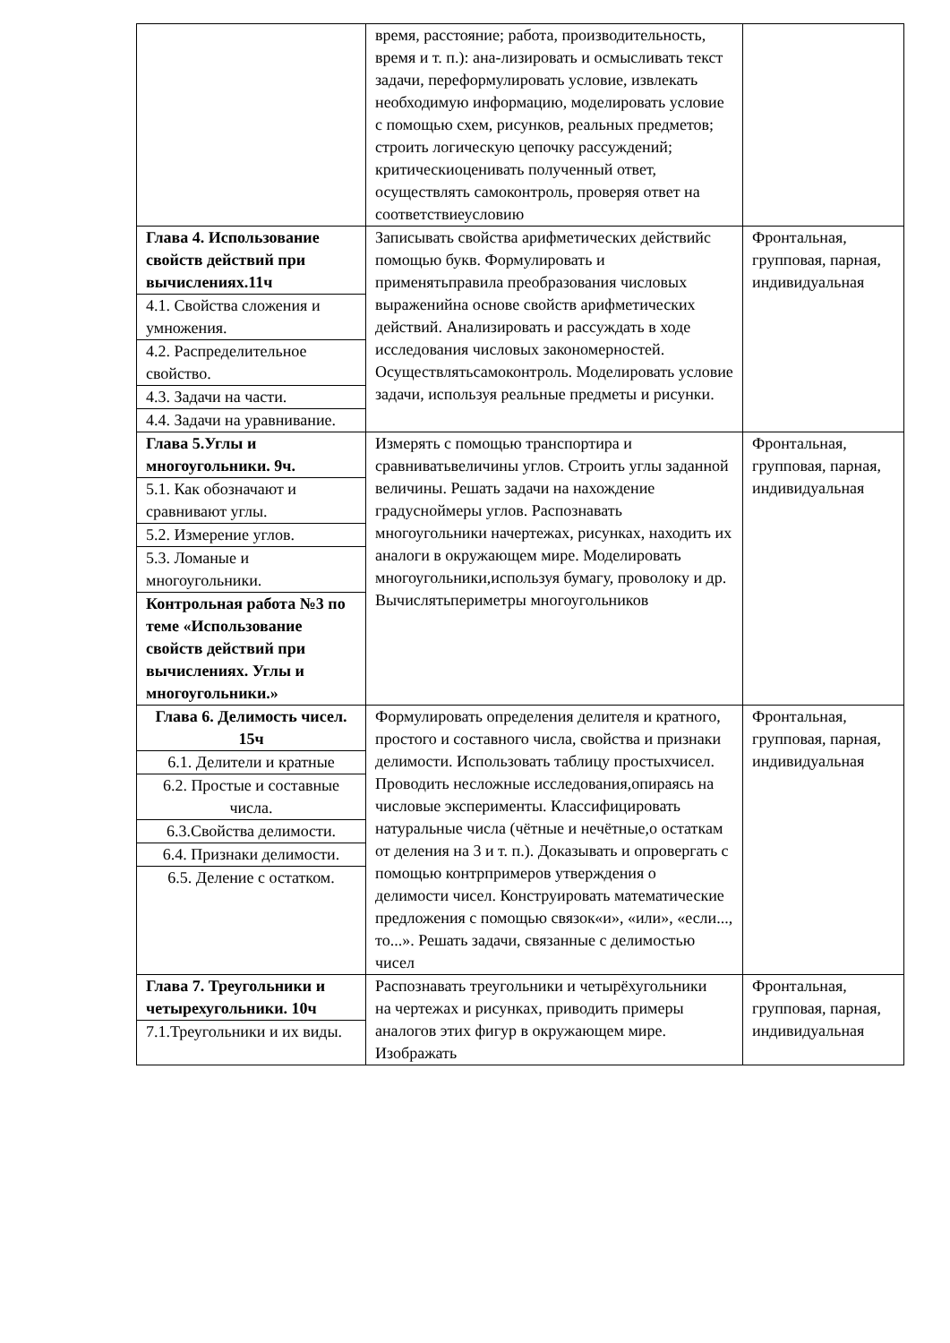| | время, расстояние; работа, производительность, время и т. п.): ана-лизировать и осмысливать текст задачи, переформулировать условие, извлекать необходимую информацию, моделировать условие с помощью схем, рисунков, реальных предметов; строить логическую цепочку рассуждений; критическиоценивать полученный ответ, осуществлять самоконтроль, проверяя ответ на соответствиеусловию | |
| Глава 4. Использование свойств действий при вычислениях.11ч 4.1. Свойства сложения и умножения. 4.2. Распределительное свойство. 4.3. Задачи на части. 4.4. Задачи на уравнивание. | Записывать свойства арифметических действийс помощью букв. Формулировать и применятьправила преобразования числовых выраженийна основе свойств арифметических действий. Анализировать и рассуждать в ходе исследования числовых закономерностей. Осуществлятьсамоконтроль. Моделировать условие задачи, используя реальные предметы и рисунки. | Фронтальная, групповая, парная, индивидуальная |
| Глава 5.Углы и многоугольники. 9ч. 5.1. Как обозначают и сравнивают углы. 5.2. Измерение углов. 5.3. Ломаные и многоугольники. Контрольная работа №3 по теме «Использование свойств действий при вычислениях. Углы и многоугольники.» | Измерять с помощью транспортира и сравниватьвеличины углов. Строить углы заданной величины. Решать задачи на нахождение градуснойме­ры углов. Распознавать многоугольники начертежах, рисунках, находить их аналоги в окружающем мире. Моделировать многоугольники,используя бумагу, проволоку и др. Вычислятьпериметры многоугольников | Фронтальная, групповая, парная, индивидуальная |
| Глава 6. Делимость чисел. 15ч 6.1. Делители и кратные 6.2. Простые и составные числа. 6.3.Свойства делимости. 6.4. Признаки делимости. 6.5. Деление с остатком. | Формулировать определения делителя и кратного, простого и составного числа, свойства и признаки делимости. Использовать таблицу простыхчисел. Проводить несложные исследования,опираясь на числовые эксперименты. Классифицировать натуральные числа (чётные и нечётные,о остаткам от деления на 3 и т. п.). Доказывать и опровергать с помощью контрпримеров утверждения о делимости чисел. Конструировать математические предложения с помощью связок«и», «или», «если..., то...». Решать задачи, связанные с делимостью чисел | Фронтальная, групповая, парная, индивидуальная |
| Глава 7. Треугольники и четырехугольники. 10ч 7.1.Треугольники и их виды. | Распознавать треугольники и четырёхугольники на чертежах и рисунках, приводить примеры аналогов этих фигур в окружающем мире. Изображать | Фронтальная, групповая, парная, индивидуальная |